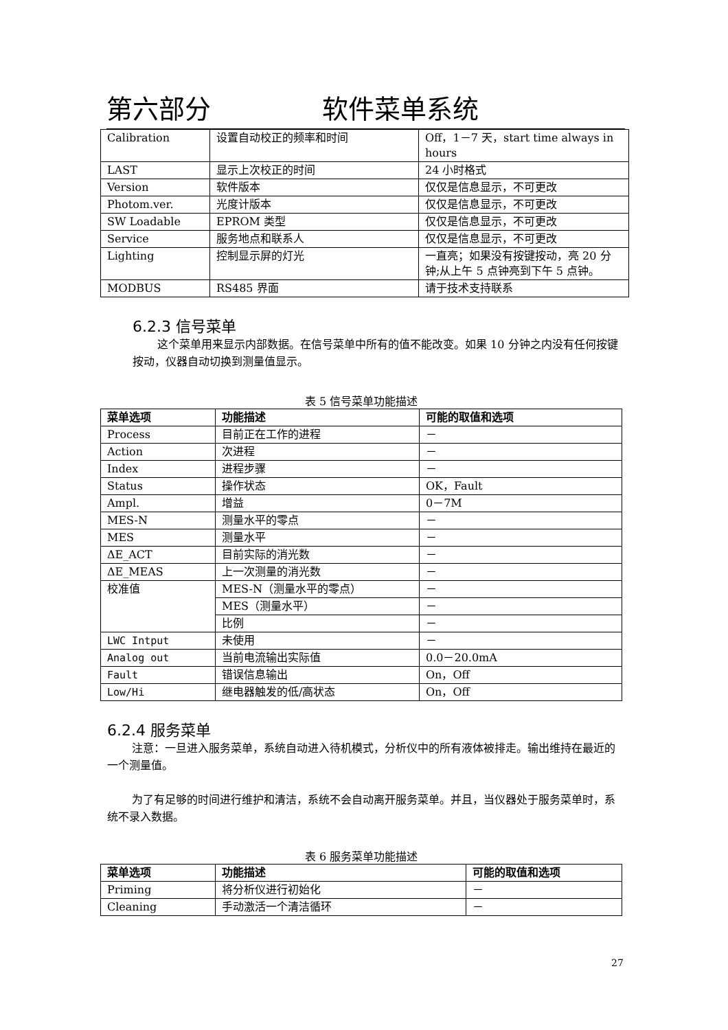第六部分 软件菜单系统
| Calibration | 设置自动校正的频率和时间 | Off，1－7 天，start time always in hours |
| LAST | 显示上次校正的时间 | 24 小时格式 |
| Version | 软件版本 | 仅仅是信息显示，不可更改 |
| Photom.ver. | 光度计版本 | 仅仅是信息显示，不可更改 |
| SW Loadable | EPROM 类型 | 仅仅是信息显示，不可更改 |
| Service | 服务地点和联系人 | 仅仅是信息显示，不可更改 |
| Lighting | 控制显示屏的灯光 | 一直亮；如果没有按键按动，亮 20 分钟;从上午 5 点钟亮到下午 5 点钟。 |
| MODBUS | RS485 界面 | 请于技术支持联系 |
6.2.3 信号菜单
这个菜单用来显示内部数据。在信号菜单中所有的值不能改变。如果 10 分钟之内没有任何按键按动，仪器自动切换到测量值显示。
表 5 信号菜单功能描述
| 菜单选项 | 功能描述 | 可能的取值和选项 |
| --- | --- | --- |
| Process | 目前正在工作的进程 | － |
| Action | 次进程 | － |
| Index | 进程步骤 | － |
| Status | 操作状态 | OK，Fault |
| Ampl. | 增益 | 0－7M |
| MES-N | 测量水平的零点 | － |
| MES | 测量水平 | － |
| ΔE_ACT | 目前实际的消光数 | － |
| ΔE_MEAS | 上一次测量的消光数 | － |
| 校准值 | MES-N（测量水平的零点） | － |
| | MES（测量水平） | － |
| | 比例 | － |
| LWC Intput | 未使用 | － |
| Analog out | 当前电流输出实际值 | 0.0－20.0mA |
| Fault | 错误信息输出 | On，Off |
| Low/Hi | 继电器触发的低/高状态 | On，Off |
6.2.4 服务菜单
注意：一旦进入服务菜单，系统自动进入待机模式，分析仪中的所有液体被排走。输出维持在最近的一个测量值。
为了有足够的时间进行维护和清洁，系统不会自动离开服务菜单。并且，当仪器处于服务菜单时，系统不录入数据。
表 6 服务菜单功能描述
| 菜单选项 | 功能描述 | 可能的取值和选项 |
| --- | --- | --- |
| Priming | 将分析仪进行初始化 | － |
| Cleaning | 手动激活一个清洁循环 | － |
27